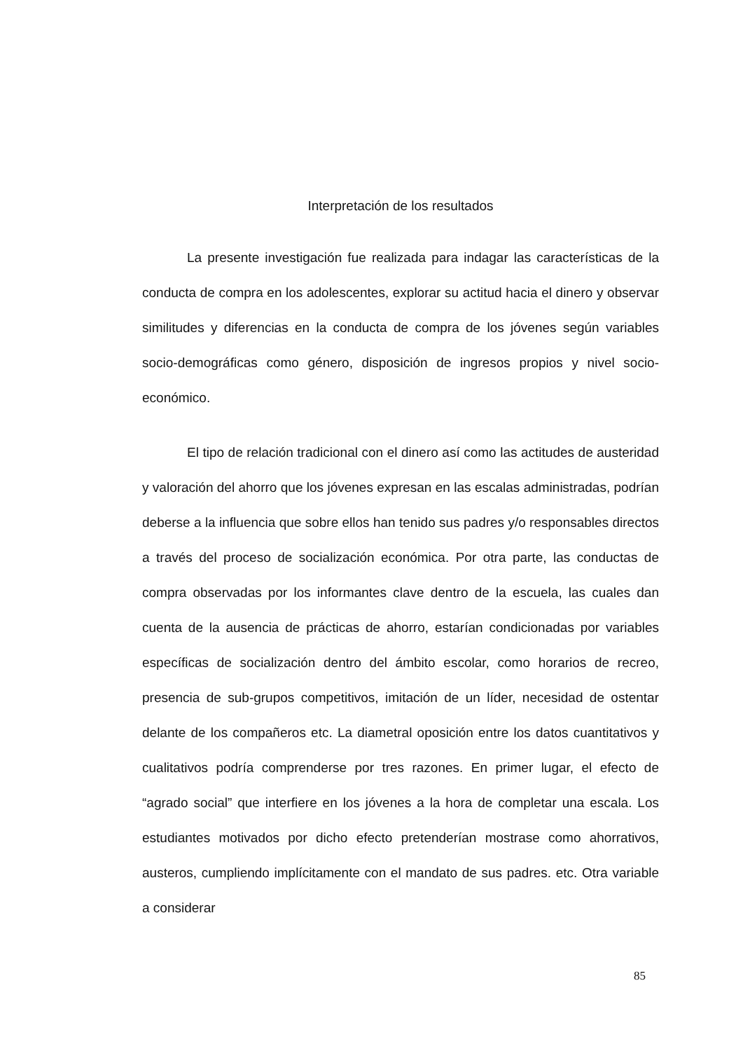Interpretación de los resultados
La presente investigación fue realizada para indagar las características de la conducta de compra en los adolescentes, explorar su actitud hacia el dinero y observar similitudes y diferencias en la conducta de compra de los jóvenes según variables socio-demográficas como género, disposición de ingresos propios y nivel socio-económico.
El tipo de relación tradicional con el dinero así como las actitudes de austeridad y valoración del ahorro que los jóvenes expresan en las escalas administradas, podrían deberse a la influencia que sobre ellos han tenido sus padres y/o responsables directos a través del proceso de socialización económica. Por otra parte, las conductas de compra observadas por los informantes clave dentro de la escuela, las cuales dan cuenta de la ausencia de prácticas de ahorro, estarían condicionadas por variables específicas de socialización dentro del ámbito escolar, como horarios de recreo, presencia de sub-grupos competitivos, imitación de un líder, necesidad de ostentar delante de los compañeros etc. La diametral oposición entre los datos cuantitativos y cualitativos podría comprenderse por tres razones. En primer lugar, el efecto de “agrado social” que interfiere en los jóvenes a la hora de completar una escala. Los estudiantes motivados por dicho efecto pretenderían mostrase como ahorrativos, austeros, cumpliendo implícitamente con el mandato de sus padres. etc. Otra variable a considerar
85